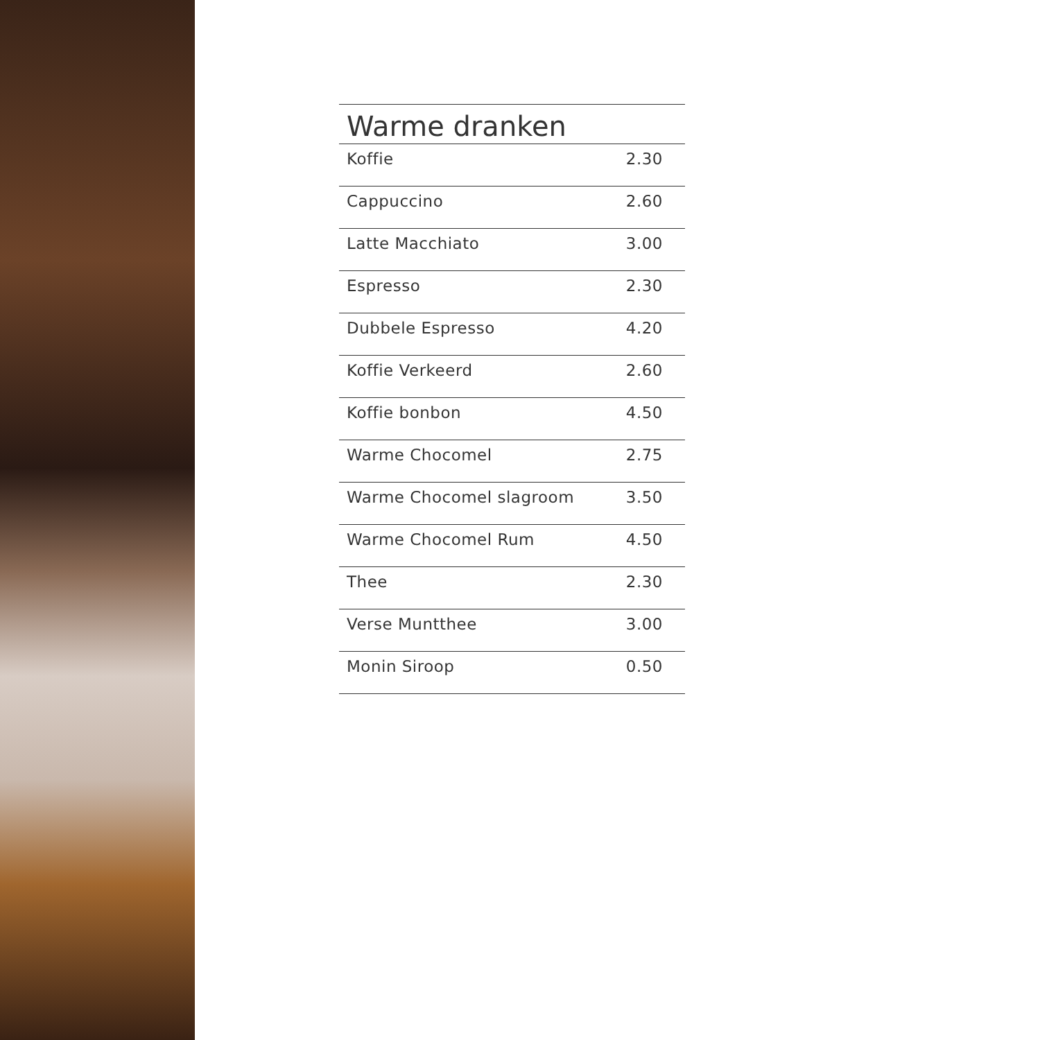| Warme dranken | |
| --- | --- |
| Koffie | 2.30 |
| Cappuccino | 2.60 |
| Latte Macchiato | 3.00 |
| Espresso | 2.30 |
| Dubbele Espresso | 4.20 |
| Koffie Verkeerd | 2.60 |
| Koffie bonbon | 4.50 |
| Warme Chocomel | 2.75 |
| Warme Chocomel slagroom | 3.50 |
| Warme Chocomel Rum | 4.50 |
| Thee | 2.30 |
| Verse Muntthee | 3.00 |
| Monin Siroop | 0.50 |